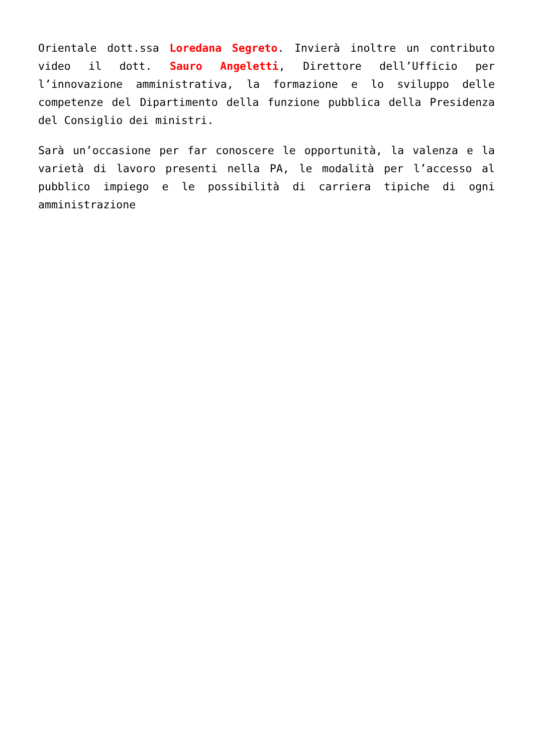Orientale dott.ssa Loredana Segreto. Invierà inoltre un contributo video il dott. Sauro Angeletti, Direttore dell’Ufficio per l’innovazione amministrativa, la formazione e lo sviluppo delle competenze del Dipartimento della funzione pubblica della Presidenza del Consiglio dei ministri.
Sarà un’occasione per far conoscere le opportunità, la valenza e la varietà di lavoro presenti nella PA, le modalità per l’accesso al pubblico impiego e le possibilità di carriera tipiche di ogni amministrazione